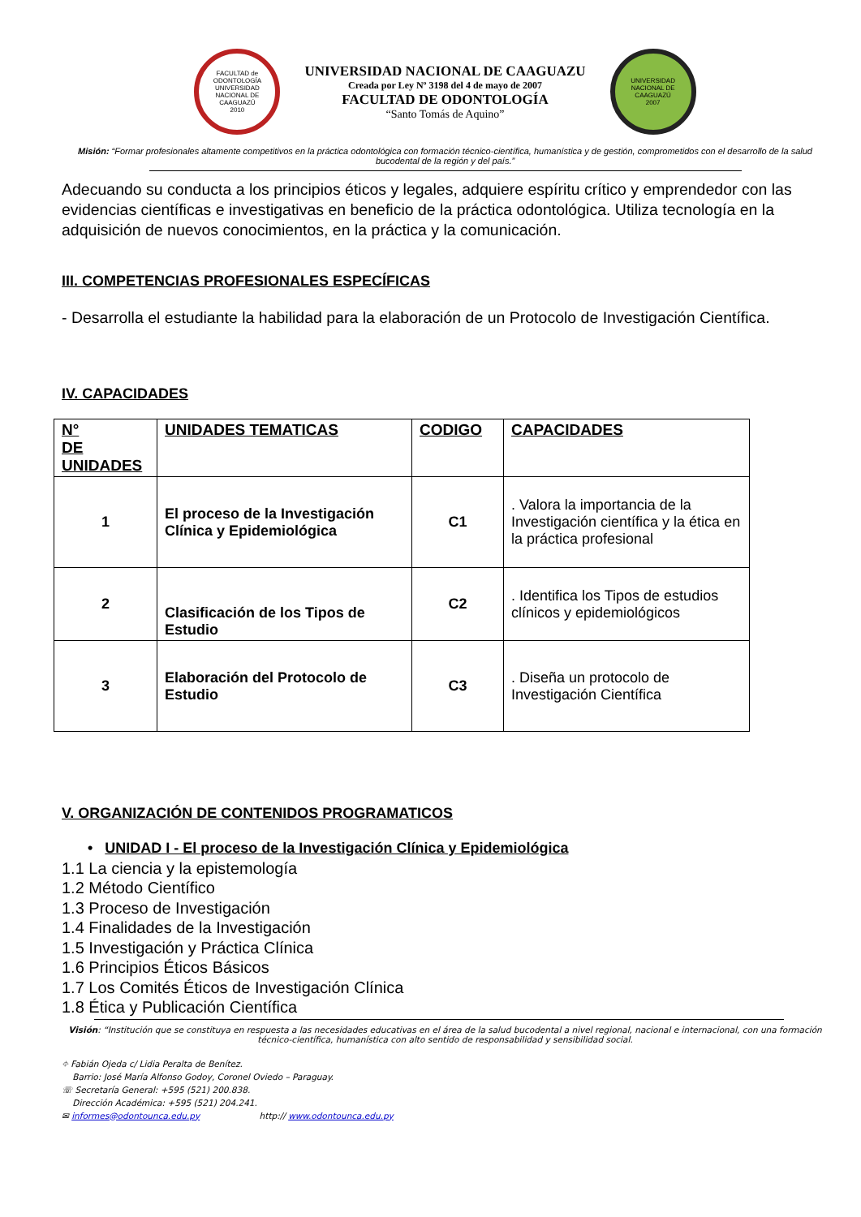FACULTAD de ODONTOLOGÍA
UNIVERSIDAD NACIONAL DE CAAGUAZÚ
2010
UNIVERSIDAD NACIONAL DE CAAGUAZU
Creada por Ley Nº 3198 del 4 de mayo de 2007
FACULTAD DE ODONTOLOGÍA
“Santo Tomás de Aquino”
UNIVERSIDAD NACIONAL DE CAAGUAZÚ
2007
Misión: “Formar profesionales altamente competitivos en la práctica odontológica con formación técnico-científica, humanística y de gestión, comprometidos con el desarrollo de la salud bucodental de la región y del país.”
Adecuando su conducta a los principios éticos y legales, adquiere espíritu crítico y emprendedor con las evidencias científicas e investigativas en beneficio de la práctica odontológica. Utiliza tecnología en la adquisición de nuevos conocimientos, en la práctica y la comunicación.
III. COMPETENCIAS PROFESIONALES ESPECÍFICAS
- Desarrolla el estudiante la habilidad para la elaboración de un Protocolo de Investigación Científica.
IV. CAPACIDADES
| N° DE UNIDADES | UNIDADES TEMATICAS | CODIGO | CAPACIDADES |
| --- | --- | --- | --- |
| 1 | El proceso de la Investigación Clínica y Epidemiológica | C1 | . Valora la importancia de la Investigación científica y la ética en la práctica profesional |
| 2 | Clasificación de los Tipos de Estudio | C2 | . Identifica los Tipos de estudios clínicos y epidemiológicos |
| 3 | Elaboración del Protocolo de Estudio | C3 | . Diseña un protocolo de Investigación Científica |
V. ORGANIZACIÓN DE CONTENIDOS PROGRAMATICOS
• UNIDAD I - El proceso de la Investigación Clínica y Epidemiológica
1.1 La ciencia y la epistemología
1.2 Método Científico
1.3 Proceso de Investigación
1.4 Finalidades de la Investigación
1.5 Investigación y Práctica Clínica
1.6 Principios Éticos Básicos
1.7 Los Comités Éticos de Investigación Clínica
1.8 Ética y Publicación Científica
Visión: “Institución que se constituya en respuesta a las necesidades educativas en el área de la salud bucodental a nivel regional, nacional e internacional, con una formación técnico-científica, humanística con alto sentido de responsabilidad y sensibilidad social.
⌖ Fabián Ojeda c/ Lidia Peralta de Benítez.
Barrio: José María Alfonso Godoy, Coronel Oviedo – Paraguay.
☏ Secretaría General: +595 (521) 200.838.
Dirección Académica: +595 (521) 204.241.
✉ informes@odontounca.edu.py http:// www.odontounca.edu.py